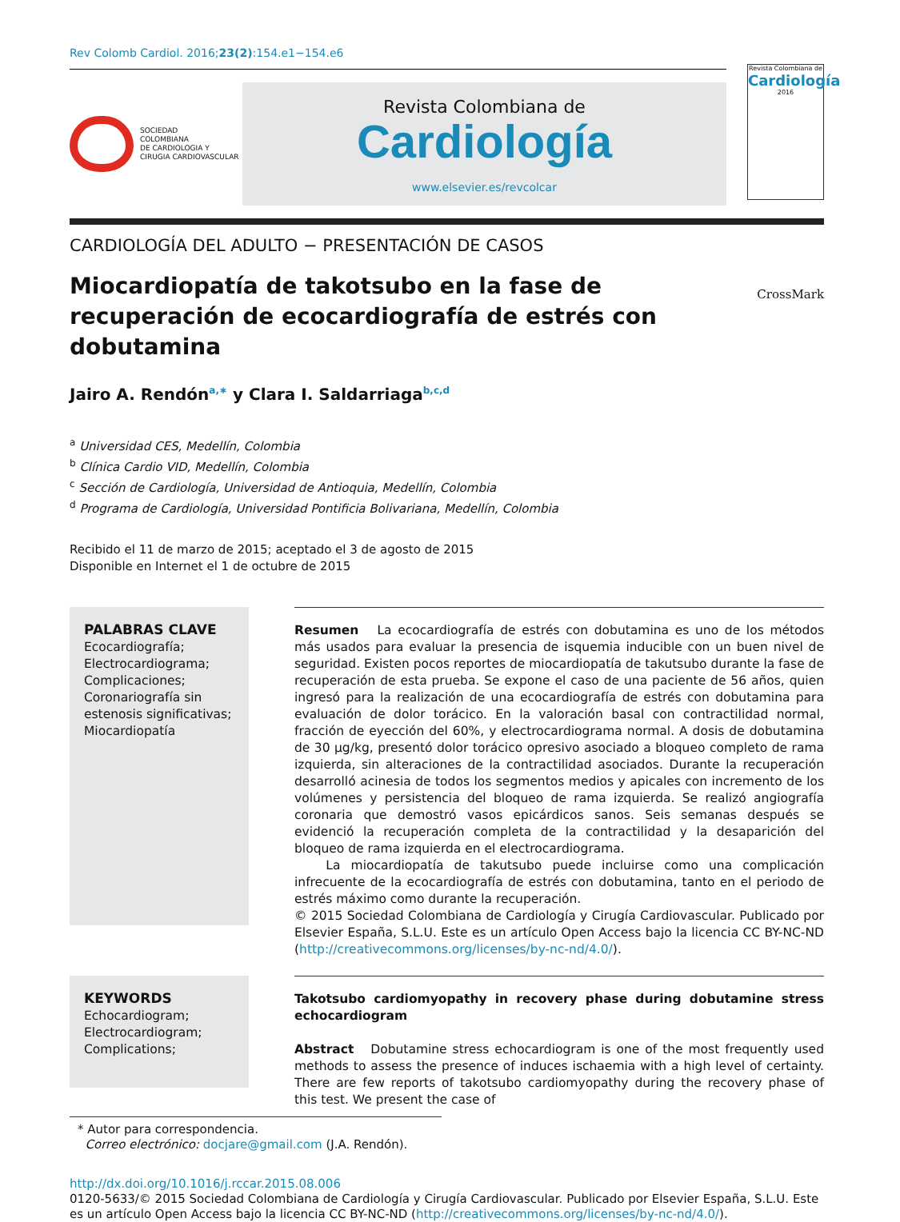Rev Colomb Cardiol. 2016;23(2):154.e1−154.e6
SOCIEDAD
COLOMBIANA
DE CARDIOLOGIA Y
CIRUGIA CARDIOVASCULAR
Revista Colombiana de
Cardiología
www.elsevier.es/revcolcar
Revista Colombiana de
Cardiología
2016
CARDIOLOGÍA DEL ADULTO − PRESENTACIÓN DE CASOS
Miocardiopatía de takotsubo en la fase de recuperación de ecocardiografía de estrés con dobutamina
CrossMark
Jairo A. Rendón<sup>a,∗</sup> y Clara I. Saldarriaga<sup>b,c,d</sup>
<sup>a</sup> Universidad CES, Medellín, Colombia
<sup>b</sup> Clínica Cardio VID, Medellín, Colombia
<sup>c</sup> Sección de Cardiología, Universidad de Antioquia, Medellín, Colombia
<sup>d</sup> Programa de Cardiología, Universidad Pontificia Bolivariana, Medellín, Colombia
Recibido el 11 de marzo de 2015; aceptado el 3 de agosto de 2015
Disponible en Internet el 1 de octubre de 2015
PALABRAS CLAVE
Ecocardiografía;
Electrocardiograma;
Complicaciones;
Coronariografía sin estenosis significativas;
Miocardiopatía
Resumen La ecocardiografía de estrés con dobutamina es uno de los métodos más usados para evaluar la presencia de isquemia inducible con un buen nivel de seguridad. Existen pocos reportes de miocardiopatía de takutsubo durante la fase de recuperación de esta prueba. Se expone el caso de una paciente de 56 años, quien ingresó para la realización de una ecocardiografía de estrés con dobutamina para evaluación de dolor torácico. En la valoración basal con contractilidad normal, fracción de eyección del 60%, y electrocardiograma normal. A dosis de dobutamina de 30 μg/kg, presentó dolor torácico opresivo asociado a bloqueo completo de rama izquierda, sin alteraciones de la contractilidad asociados. Durante la recuperación desarrolló acinesia de todos los segmentos medios y apicales con incremento de los volúmenes y persistencia del bloqueo de rama izquierda. Se realizó angiografía coronaria que demostró vasos epicárdicos sanos. Seis semanas después se evidenció la recuperación completa de la contractilidad y la desaparición del bloqueo de rama izquierda en el electrocardiograma.
La miocardiopatía de takutsubo puede incluirse como una complicación infrecuente de la ecocardiografía de estrés con dobutamina, tanto en el periodo de estrés máximo como durante la recuperación.
© 2015 Sociedad Colombiana de Cardiología y Cirugía Cardiovascular. Publicado por Elsevier España, S.L.U. Este es un artículo Open Access bajo la licencia CC BY-NC-ND (http://creativecommons.org/licenses/by-nc-nd/4.0/).
KEYWORDS
Echocardiogram;
Electrocardiogram;
Complications;
Takotsubo cardiomyopathy in recovery phase during dobutamine stress echocardiogram
Abstract Dobutamine stress echocardiogram is one of the most frequently used methods to assess the presence of induces ischaemia with a high level of certainty. There are few reports of takotsubo cardiomyopathy during the recovery phase of this test. We present the case of
* Autor para correspondencia.
Correo electrónico: docjare@gmail.com (J.A. Rendón).
http://dx.doi.org/10.1016/j.rccar.2015.08.006
0120-5633/© 2015 Sociedad Colombiana de Cardiología y Cirugía Cardiovascular. Publicado por Elsevier España, S.L.U. Este es un artículo Open Access bajo la licencia CC BY-NC-ND (http://creativecommons.org/licenses/by-nc-nd/4.0/).